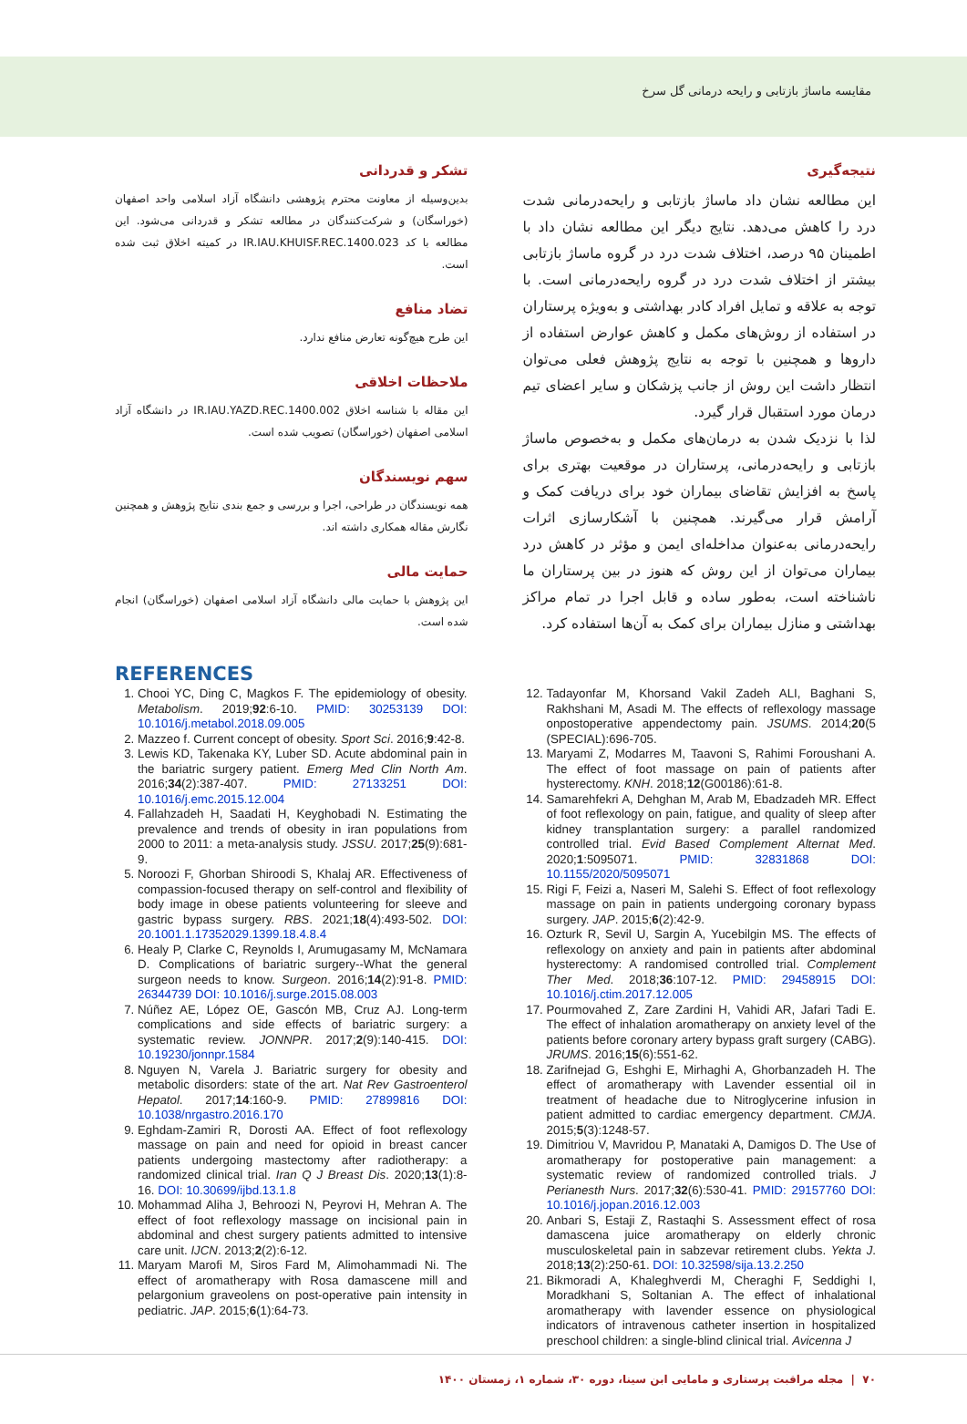مقایسه ماساژ بازتابی و رایحه درمانی گل سرخ
نتیجه‌گیری
این مطالعه نشان داد ماساژ بازتابی و رایحه‌درمانی شدت درد را کاهش می‌دهد. نتایج دیگر این مطالعه نشان داد با اطمینان ۹۵ درصد، اختلاف شدت درد در گروه ماساژ بازتابی بیشتر از اختلاف شدت درد در گروه رایحه‌درمانی است. با توجه به علاقه و تمایل افراد کادر بهداشتی و به‌ویژه پرستاران در استفاده از روش‌های مکمل و کاهش عوارض استفاده از داروها و همچنین با توجه به نتایج پژوهش فعلی می‌توان انتظار داشت این روش از جانب پزشکان و سایر اعضای تیم درمان مورد استقبال قرار گیرد.
لذا با نزدیک شدن به درمان‌های مکمل و به‌خصوص ماساژ بازتابی و رایحه‌درمانی، پرستاران در موقعیت بهتری برای پاسخ به افزایش تقاضای بیماران خود برای دریافت کمک و آرامش قرار می‌گیرند. همچنین با آشکارسازی اثرات رایحه‌درمانی به‌عنوان مداخله‌ای ایمن و مؤثر در کاهش درد بیماران می‌توان از این روش که هنوز در بین پرستاران ما ناشناخته است، به‌طور ساده و قابل اجرا در تمام مراکز بهداشتی و منازل بیماران برای کمک به آن‌ها استفاده کرد.
تشکر و قدردانی
بدین‌وسیله از معاونت محترم پژوهشی دانشگاه آزاد اسلامی واحد اصفهان (خوراسگان) و شرکت‌کنندگان در مطالعه تشکر و قدردانی می‌شود. این مطالعه با کد IR.IAU.KHUISF.REC.1400.023 در کمیته اخلاق ثبت شده است.
تضاد منافع
این طرح هیچ‌گونه تعارض منافع ندارد.
ملاحظات اخلاقی
این مقاله با شناسه اخلاق IR.IAU.YAZD.REC.1400.002 در دانشگاه آزاد اسلامی اصفهان (خوراسگان) تصویب شده است.
سهم نویسندگان
همه نویسندگان در طراحی، اجرا و بررسی و جمع بندی نتایج پژوهش و همچنین نگارش مقاله همکاری داشته اند.
حمایت مالی
این پژوهش با حمایت مالی دانشگاه آزاد اسلامی اصفهان (خوراسگان) انجام شده است.
REFERENCES
1. Chooi YC, Ding C, Magkos F. The epidemiology of obesity. Metabolism. 2019;92:6-10. PMID: 30253139 DOI: 10.1016/j.metabol.2018.09.005
2. Mazzeo f. Current concept of obesity. Sport Sci. 2016;9:42-8.
3. Lewis KD, Takenaka KY, Luber SD. Acute abdominal pain in the bariatric surgery patient. Emerg Med Clin North Am. 2016;34(2):387-407. PMID: 27133251 DOI: 10.1016/j.emc.2015.12.004
4. Fallahzadeh H, Saadati H, Keyghobadi N. Estimating the prevalence and trends of obesity in iran populations from 2000 to 2011: a meta-analysis study. JSSU. 2017;25(9):681-9.
5. Noroozi F, Ghorban Shiroodi S, Khalaj AR. Effectiveness of compassion-focused therapy on self-control and flexibility of body image in obese patients volunteering for sleeve and gastric bypass surgery. RBS. 2021;18(4):493-502. DOI: 20.1001.1.17352029.1399.18.4.8.4
6. Healy P, Clarke C, Reynolds I, Arumugasamy M, McNamara D. Complications of bariatric surgery--What the general surgeon needs to know. Surgeon. 2016;14(2):91-8. PMID: 26344739 DOI: 10.1016/j.surge.2015.08.003
7. Núñez AE, López OE, Gascón MB, Cruz AJ. Long-term complications and side effects of bariatric surgery: a systematic review. JONNPR. 2017;2(9):140-415. DOI: 10.19230/jonnpr.1584
8. Nguyen N, Varela J. Bariatric surgery for obesity and metabolic disorders: state of the art. Nat Rev Gastroenterol Hepatol. 2017;14:160-9. PMID: 27899816 DOI: 10.1038/nrgastro.2016.170
9. Eghdam-Zamiri R, Dorosti AA. Effect of foot reflexology massage on pain and need for opioid in breast cancer patients undergoing mastectomy after radiotherapy: a randomized clinical trial. Iran Q J Breast Dis. 2020;13(1):8-16. DOI: 10.30699/ijbd.13.1.8
10. Mohammad Aliha J, Behroozi N, Peyrovi H, Mehran A. The effect of foot reflexology massage on incisional pain in abdominal and chest surgery patients admitted to intensive care unit. IJCN. 2013;2(2):6-12.
11. Maryam Marofi M, Siros Fard M, Alimohammadi Ni. The effect of aromatherapy with Rosa damascene mill and pelargonium graveolens on post-operative pain intensity in pediatric. JAP. 2015;6(1):64-73.
12. Tadayonfar M, Khorsand Vakil Zadeh ALI, Baghani S, Rakhshani M, Asadi M. The effects of reflexology massage onpostoperative appendectomy pain. JSUMS. 2014;20(5 (SPECIAL):696-705.
13. Maryami Z, Modarres M, Taavoni S, Rahimi Foroushani A. The effect of foot massage on pain of patients after hysterectomy. KNH. 2018;12(G00186):61-8.
14. Samarehfekri A, Dehghan M, Arab M, Ebadzadeh MR. Effect of foot reflexology on pain, fatigue, and quality of sleep after kidney transplantation surgery: a parallel randomized controlled trial. Evid Based Complement Alternat Med. 2020;1:5095071. PMID: 32831868 DOI: 10.1155/2020/5095071
15. Rigi F, Feizi a, Naseri M, Salehi S. Effect of foot reflexology massage on pain in patients undergoing coronary bypass surgery. JAP. 2015;6(2):42-9.
16. Ozturk R, Sevil U, Sargin A, Yucebilgin MS. The effects of reflexology on anxiety and pain in patients after abdominal hysterectomy: A randomised controlled trial. Complement Ther Med. 2018;36:107-12. PMID: 29458915 DOI: 10.1016/j.ctim.2017.12.005
17. Pourmovahed Z, Zare Zardini H, Vahidi AR, Jafari Tadi E. The effect of inhalation aromatherapy on anxiety level of the patients before coronary artery bypass graft surgery (CABG). JRUMS. 2016;15(6):551-62.
18. Zarifnejad G, Eshghi E, Mirhaghi A, Ghorbanzadeh H. The effect of aromatherapy with Lavender essential oil in treatment of headache due to Nitroglycerine infusion in patient admitted to cardiac emergency department. CMJA. 2015;5(3):1248-57.
19. Dimitriou V, Mavridou P, Manataki A, Damigos D. The Use of aromatherapy for postoperative pain management: a systematic review of randomized controlled trials. J Perianesth Nurs. 2017;32(6):530-41. PMID: 29157760 DOI: 10.1016/j.jopan.2016.12.003
20. Anbari S, Estaji Z, Rastaqhi S. Assessment effect of rosa damascena juice aromatherapy on elderly chronic musculoskeletal pain in sabzevar retirement clubs. Yekta J. 2018;13(2):250-61. DOI: 10.32598/sija.13.2.250
21. Bikmoradi A, Khaleghverdi M, Cheraghi F, Seddighi I, Moradkhani S, Soltanian A. The effect of inhalational aromatherapy with lavender essence on physiological indicators of intravenous catheter insertion in hospitalized preschool children: a single-blind clinical trial. Avicenna J
۷۰ | مجله مراقبت پرستاری و مامایی ابن سینا، دوره ۳۰، شماره ۱، زمستان ۱۴۰۰